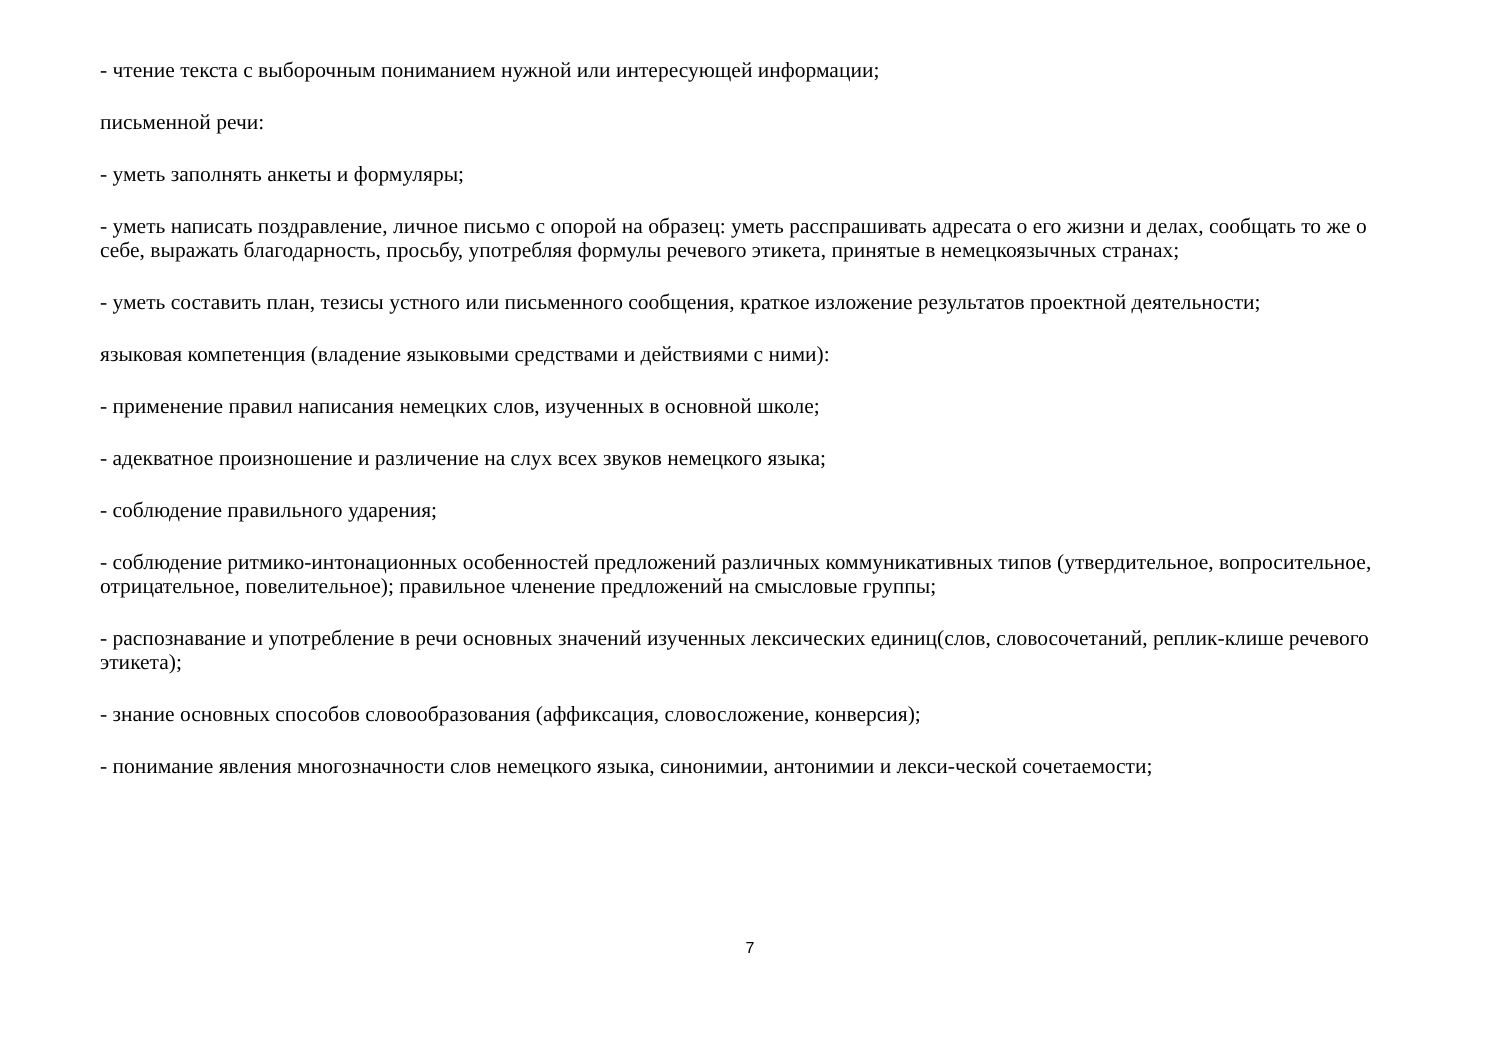- чтение текста с выборочным пониманием нужной или интересующей информации;
письменной речи:
- уметь заполнять анкеты и формуляры;
- уметь написать поздравление, личное письмо с опорой на образец: уметь расспрашивать адресата о его жизни и делах, сообщать то же о себе, выражать благодарность, просьбу, употребляя формулы речевого этикета, принятые в немецкоязычных странах;
- уметь составить план, тезисы устного или письменного сообщения, краткое изложение результатов проектной деятельности;
языковая компетенция (владение языковыми средствами и действиями с ними):
- применение правил написания немецких слов, изученных в основной школе;
- адекватное произношение и различение на слух всех звуков немецкого языка;
- соблюдение правильного ударения;
- соблюдение ритмико-интонационных особенностей предложений различных коммуникативных типов (утвердительное, вопросительное, отрицательное, повелительное); правильное членение предложений на смысловые группы;
- распознавание и употребление в речи основных значений изученных лексических единиц(слов, словосочетаний, реплик-клише речевого этикета);
- знание основных способов словообразования (аффиксация, словосложение, конверсия);
- понимание явления многозначности слов немецкого языка, синонимии, антонимии и лекси-ческой сочетаемости;
7